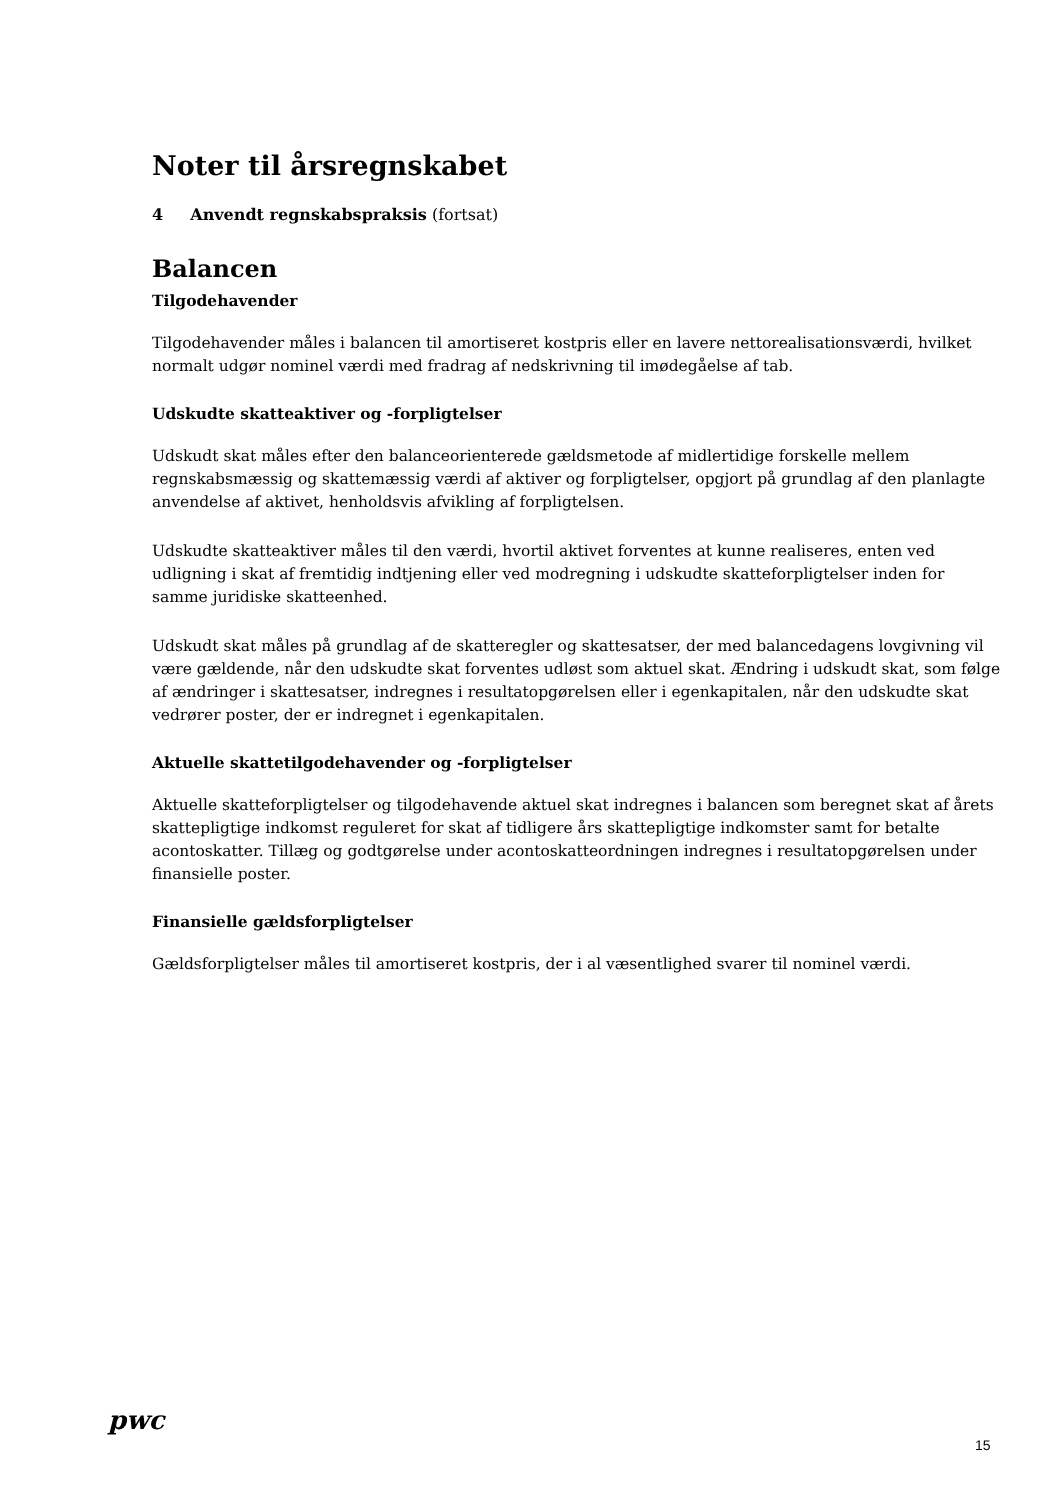Noter til årsregnskabet
4 Anvendt regnskabspraksis (fortsat)
Balancen
Tilgodehavender
Tilgodehavender måles i balancen til amortiseret kostpris eller en lavere nettorealisationsværdi, hvilket normalt udgør nominel værdi med fradrag af nedskrivning til imødegåelse af tab.
Udskudte skatteaktiver og -forpligtelser
Udskudt skat måles efter den balanceorienterede gældsmetode af midlertidige forskelle mellem regnskabsmæssig og skattemæssig værdi af aktiver og forpligtelser, opgjort på grundlag af den planlagte anvendelse af aktivet, henholdsvis afvikling af forpligtelsen.
Udskudte skatteaktiver måles til den værdi, hvortil aktivet forventes at kunne realiseres, enten ved udligning i skat af fremtidig indtjening eller ved modregning i udskudte skatteforpligtelser inden for samme juridiske skatteenhed.
Udskudt skat måles på grundlag af de skatteregler og skattesatser, der med balancedagens lovgivning vil være gældende, når den udskudte skat forventes udløst som aktuel skat. Ændring i udskudt skat, som følge af ændringer i skattesatser, indregnes i resultatopgørelsen eller i egenkapitalen, når den udskudte skat vedrører poster, der er indregnet i egenkapitalen.
Aktuelle skattetilgodehavender og -forpligtelser
Aktuelle skatteforpligtelser og tilgodehavende aktuel skat indregnes i balancen som beregnet skat af årets skattepligtige indkomst reguleret for skat af tidligere års skattepligtige indkomster samt for betalte acontoskatter. Tillæg og godtgørelse under acontoskatteordningen indregnes i resultatopgørelsen under finansielle poster.
Finansielle gældsforpligtelser
Gældsforpligtelser måles til amortiseret kostpris, der i al væsentlighed svarer til nominel værdi.
pwc
15